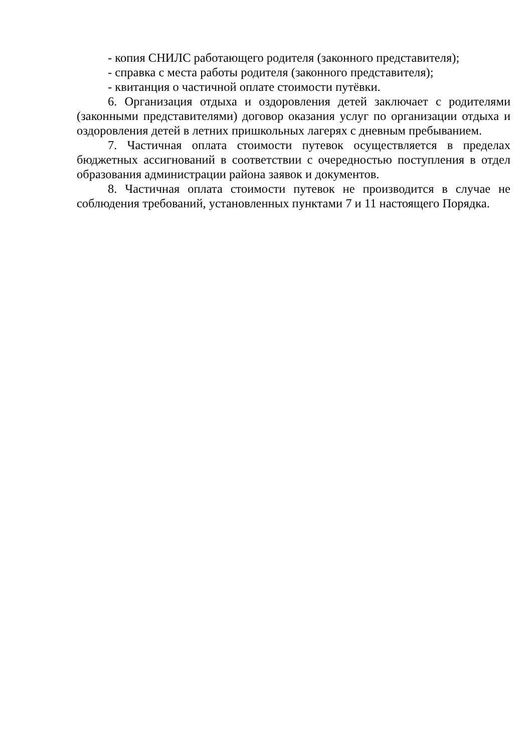- копия СНИЛС работающего родителя (законного представителя);
- справка с места работы родителя (законного представителя);
- квитанция о частичной оплате стоимости путёвки.
6. Организация отдыха и оздоровления детей заключает с родителями (законными представителями) договор оказания услуг по организации отдыха и оздоровления детей в летних пришкольных лагерях с дневным пребыванием.
7. Частичная оплата стоимости путевок осуществляется в пределах бюджетных ассигнований в соответствии с очередностью поступления в отдел образования администрации района заявок и документов.
8. Частичная оплата стоимости путевок не производится в случае не соблюдения требований, установленных пунктами 7 и 11 настоящего Порядка.